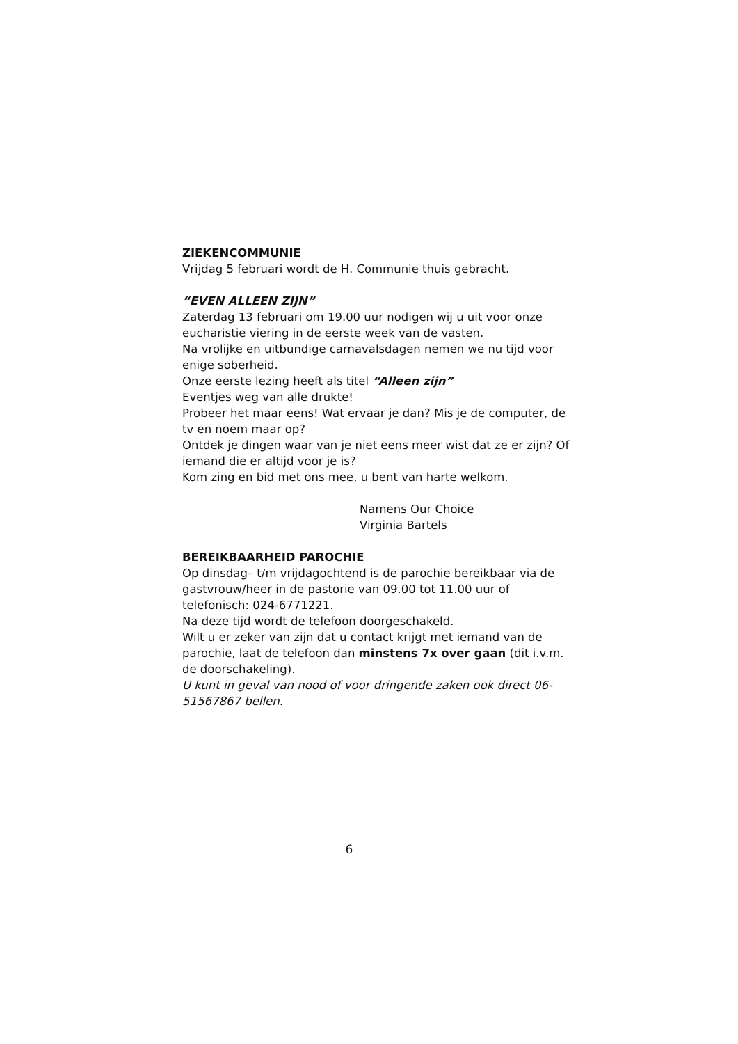ZIEKENCOMMUNIE
Vrijdag 5 februari wordt de H. Communie thuis gebracht.
“EVEN ALLEEN ZIJN”
Zaterdag 13 februari om 19.00 uur nodigen wij u uit voor onze eucharistie viering in de eerste week van de vasten.
Na vrolijke en uitbundige carnavalsdagen nemen we nu tijd voor enige soberheid.
Onze eerste lezing heeft als titel “Alleen zijn”
Eventjes weg van alle drukte!
Probeer het maar eens! Wat ervaar je dan? Mis je de computer, de tv en noem maar op?
Ontdek je dingen waar van je niet eens meer wist dat ze er zijn? Of iemand die er altijd voor je is?
Kom zing en bid met ons mee, u bent van harte welkom.
Namens Our Choice
Virginia Bartels
BEREIKBAARHEID PAROCHIE
Op dinsdag– t/m vrijdagochtend is de parochie bereikbaar via de gastvrouw/heer in de pastorie van 09.00 tot 11.00 uur of telefonisch: 024-6771221.
Na deze tijd wordt de telefoon doorgeschakeld.
Wilt u er zeker van zijn dat u contact krijgt met iemand van de parochie, laat de telefoon dan minstens 7x over gaan (dit i.v.m. de doorschakeling).
U kunt in geval van nood of voor dringende zaken ook direct 06-51567867 bellen.
6